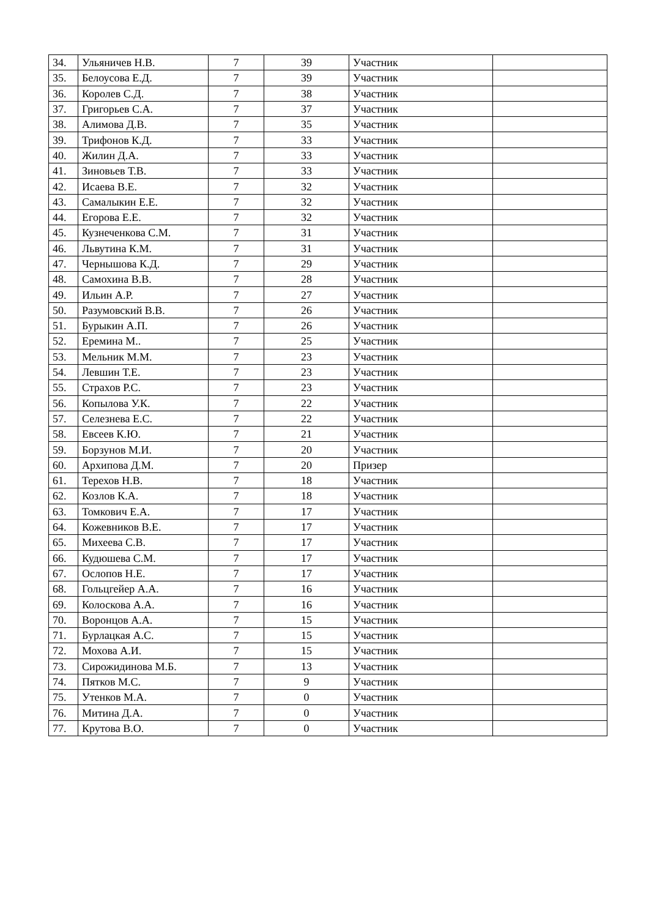| 34. | Ульяничев Н.В. | 7 | 39 | Участник | |
| 35. | Белоусова Е.Д. | 7 | 39 | Участник | |
| 36. | Королев С.Д. | 7 | 38 | Участник | |
| 37. | Григорьев С.А. | 7 | 37 | Участник | |
| 38. | Алимова Д.В. | 7 | 35 | Участник | |
| 39. | Трифонов К.Д. | 7 | 33 | Участник | |
| 40. | Жилин Д.А. | 7 | 33 | Участник | |
| 41. | Зиновьев Т.В. | 7 | 33 | Участник | |
| 42. | Исаева В.Е. | 7 | 32 | Участник | |
| 43. | Самалыкин Е.Е. | 7 | 32 | Участник | |
| 44. | Егорова Е.Е. | 7 | 32 | Участник | |
| 45. | Кузнеченкова С.М. | 7 | 31 | Участник | |
| 46. | Львутина К.М. | 7 | 31 | Участник | |
| 47. | Чернышова К.Д. | 7 | 29 | Участник | |
| 48. | Самохина В.В. | 7 | 28 | Участник | |
| 49. | Ильин А.Р. | 7 | 27 | Участник | |
| 50. | Разумовский В.В. | 7 | 26 | Участник | |
| 51. | Бурыкин А.П. | 7 | 26 | Участник | |
| 52. | Еремина М.. | 7 | 25 | Участник | |
| 53. | Мельник М.М. | 7 | 23 | Участник | |
| 54. | Левшин Т.Е. | 7 | 23 | Участник | |
| 55. | Страхов Р.С. | 7 | 23 | Участник | |
| 56. | Копылова У.К. | 7 | 22 | Участник | |
| 57. | Селезнева Е.С. | 7 | 22 | Участник | |
| 58. | Евсеев К.Ю. | 7 | 21 | Участник | |
| 59. | Борзунов М.И. | 7 | 20 | Участник | |
| 60. | Архипова Д.М. | 7 | 20 | Призер | |
| 61. | Терехов Н.В. | 7 | 18 | Участник | |
| 62. | Козлов К.А. | 7 | 18 | Участник | |
| 63. | Томкович Е.А. | 7 | 17 | Участник | |
| 64. | Кожевников В.Е. | 7 | 17 | Участник | |
| 65. | Михеева С.В. | 7 | 17 | Участник | |
| 66. | Кудюшева С.М. | 7 | 17 | Участник | |
| 67. | Ослопов Н.Е. | 7 | 17 | Участник | |
| 68. | Гольцгейер А.А. | 7 | 16 | Участник | |
| 69. | Колоскова А.А. | 7 | 16 | Участник | |
| 70. | Воронцов А.А. | 7 | 15 | Участник | |
| 71. | Бурлацкая А.С. | 7 | 15 | Участник | |
| 72. | Мохова А.И. | 7 | 15 | Участник | |
| 73. | Сирожидинова М.Б. | 7 | 13 | Участник | |
| 74. | Пятков М.С. | 7 | 9 | Участник | |
| 75. | Утенков М.А. | 7 | 0 | Участник | |
| 76. | Митина Д.А. | 7 | 0 | Участник | |
| 77. | Крутова В.О. | 7 | 0 | Участник | |